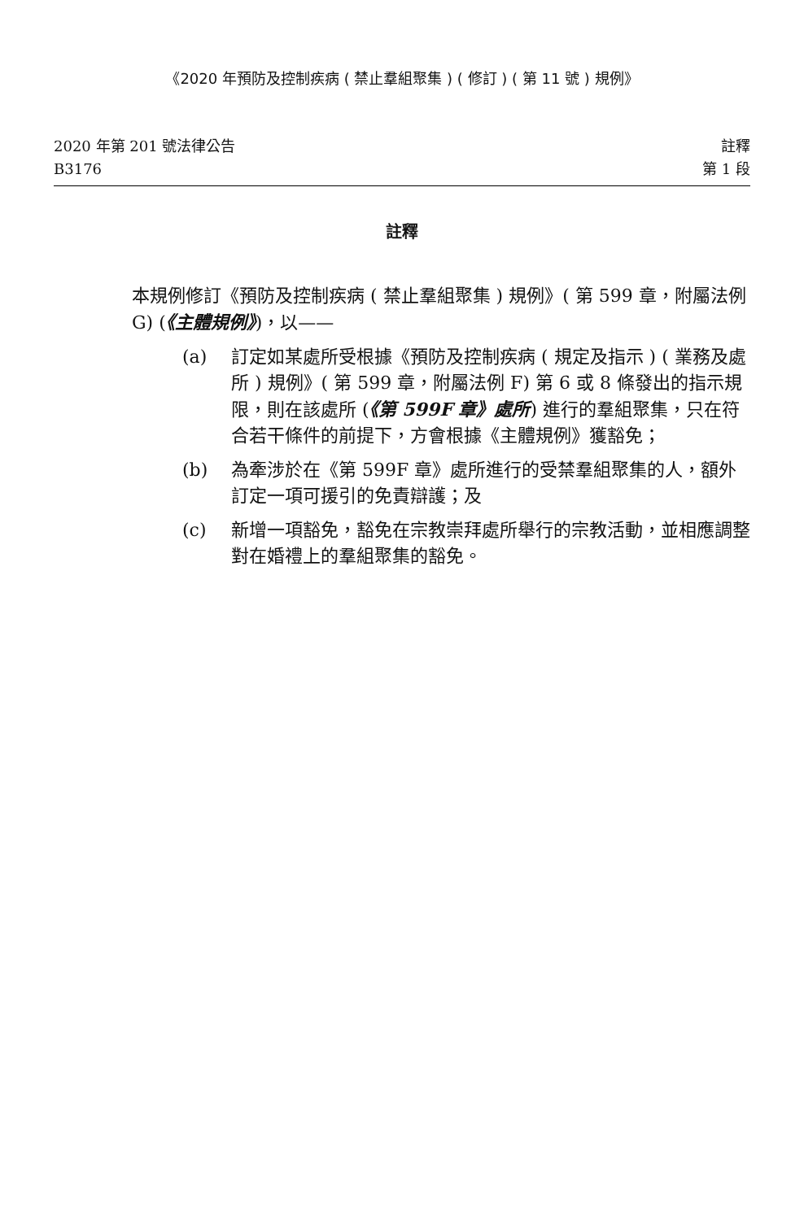《2020 年預防及控制疾病 ( 禁止羣組聚集 ) ( 修訂 ) ( 第 11 號 ) 規例》
2020 年第 201 號法律公告
B3176
註釋
第 1 段
註釋
本規例修訂《預防及控制疾病 ( 禁止羣組聚集 ) 規例》( 第 599 章，附屬法例 G) (《主體規例》)，以——
(a) 訂定如某處所受根據《預防及控制疾病 ( 規定及指示 ) ( 業務及處所 ) 規例》( 第 599 章，附屬法例 F) 第 6 或 8 條發出的指示規限，則在該處所 (《第 599F 章》處所) 進行的羣組聚集，只在符合若干條件的前提下，方會根據《主體規例》獲豁免；
(b) 為牽涉於在《第 599F 章》處所進行的受禁羣組聚集的人，額外訂定一項可援引的免責辯護；及
(c) 新增一項豁免，豁免在宗教崇拜處所舉行的宗教活動，並相應調整對在婚禮上的羣組聚集的豁免。